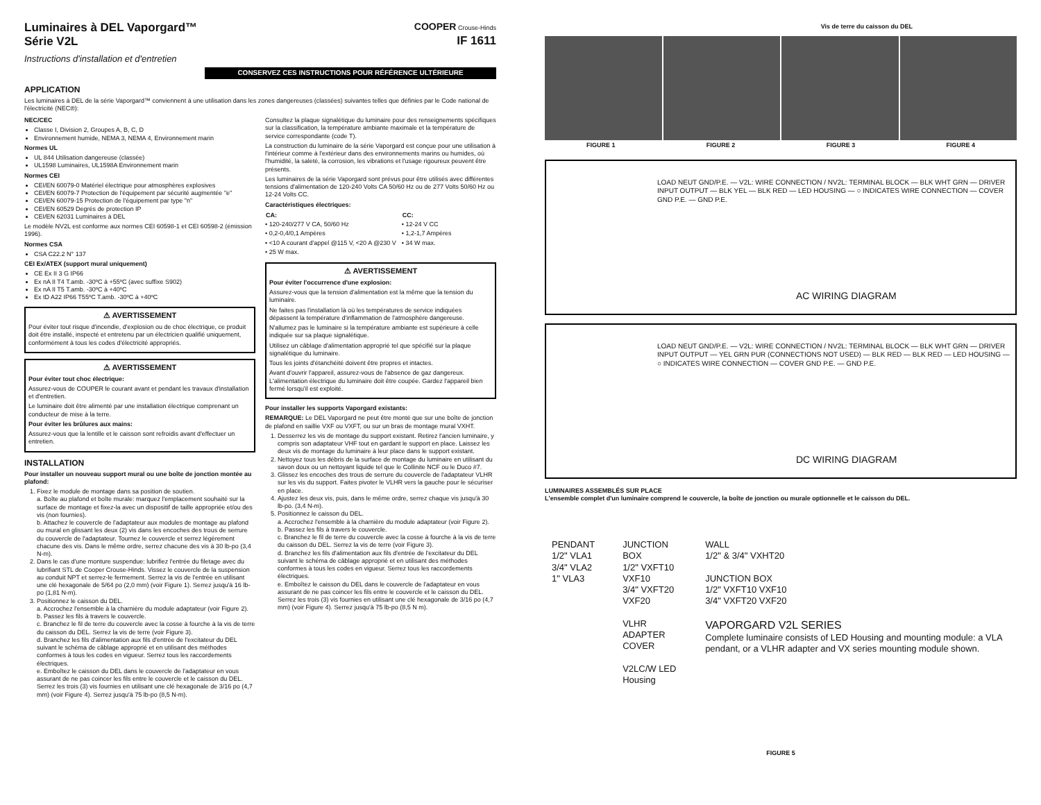Luminaires à DEL Vaporgard™
Série V2L
Instructions d'installation et d'entretien
COOPER Crouse-Hinds
IF 1611
CONSERVEZ CES INSTRUCTIONS POUR RÉFÉRENCE ULTÉRIEURE
APPLICATION
Les luminaires à DEL de la série Vaporgard™ conviennent à une utilisation dans les zones dangereuses (classées) suivantes telles que définies par le Code national de l'électricité (NEC®):
NEC/CEC
Classe I, Division 2, Groupes A, B, C, D
Environnement humide, NEMA 3, NEMA 4, Environnement marin
Normes UL
UL 844 Utilisation dangereuse (classée)
UL1598 Luminaires, UL1598A Environnement marin
Normes CEI
CEI/EN 60079-0 Matériel électrique pour atmosphères explosives
CEI/EN 60079-7 Protection de l'équipement par sécurité augmentée "e"
CEI/EN 60079-15 Protection de l'équipement par type "n"
CEI/EN 60529 Degrés de protection IP
CEI/EN 62031 Luminaires à DEL
Le modèle NV2L est conforme aux normes CEI 60598-1 et CEI 60598-2 (émission 1996).
Normes CSA
CSA C22.2 N° 137
CEI Ex/ATEX (support mural uniquement)
CE Ex II 3 G IP66
Ex nA II T4 T.amb. -30ºC à +55ºC (avec suffixe S902)
Ex nA II T5 T.amb. -30ºC à +40ºC
Ex tD A22 IP66 T55ºC T.amb. -30ºC à +40ºC
⚠ AVERTISSEMENT
Pour éviter tout risque d'incendie, d'explosion ou de choc électrique, ce produit doit être installé, inspecté et entretenu par un électricien qualifié uniquement, conformément à tous les codes d'électricité appropriés.
⚠ AVERTISSEMENT
Pour éviter tout choc électrique:
Assurez-vous de COUPER le courant avant et pendant les travaux d'installation et d'entretien.
Le luminaire doit être alimenté par une installation électrique comprenant un conducteur de mise à la terre.
Pour éviter les brûlures aux mains:
Assurez-vous que la lentille et le caisson sont refroidis avant d'effectuer un entretien.
INSTALLATION
Pour installer un nouveau support mural ou une boîte de jonction montée au plafond:
1. Fixez le module de montage dans sa position de soutien.
a. Boîte au plafond et boîte murale: marquez l'emplacement souhaité sur la surface de montage et fixez-la avec un dispositif de taille appropriée et/ou des vis (non fournies).
b. Attachez le couvercle de l'adaptateur aux modules de montage au plafond ou mural en glissant les deux (2) vis dans les encoches des trous de serrure du couvercle de l'adaptateur. Tournez le couvercle et serrez légèrement chacune des vis. Dans le même ordre, serrez chacune des vis à 30 lb-po (3,4 N-m).
2. Dans le cas d'une monture suspendue: lubrifiez l'entrée du filetage avec du lubrifiant STL de Cooper Crouse-Hinds. Vissez le couvercle de la suspension au conduit NPT et serrez-le fermement. Serrez la vis de l'entrée en utilisant une clé hexagonale de 5/64 po (2,0 mm) (voir Figure 1). Serrez jusqu'à 16 lb-po (1,81 N-m).
3. Positionnez le caisson du DEL.
a. Accrochez l'ensemble à la charnière du module adaptateur (voir Figure 2).
b. Passez les fils à travers le couvercle.
c. Branchez le fil de terre du couvercle avec la cosse à fourche à la vis de terre du caisson du DEL. Serrez la vis de terre (voir Figure 3).
d. Branchez les fils d'alimentation aux fils d'entrée de l'excitateur du DEL suivant le schéma de câblage approprié et en utilisant des méthodes conformes à tous les codes en vigueur. Serrez tous les raccordements électriques.
e. Emboîtez le caisson du DEL dans le couvercle de l'adaptateur en vous assurant de ne pas coincer les fils entre le couvercle et le caisson du DEL. Serrez les trois (3) vis fournies en utilisant une clé hexagonale de 3/16 po (4,7 mm) (voir Figure 4). Serrez jusqu'à 75 lb-po (8,5 N-m).
Consultez la plaque signalétique du luminaire pour des renseignements spécifiques sur la classification, la température ambiante maximale et la température de service correspondante (code T).
La construction du luminaire de la série Vaporgard est conçue pour une utilisation à l'intérieur comme à l'extérieur dans des environnements marins ou humides, où l'humidité, la saleté, la corrosion, les vibrations et l'usage rigoureux peuvent être présents.
Les luminaires de la série Vaporgard sont prévus pour être utilisés avec différentes tensions d'alimentation de 120-240 Volts CA 50/60 Hz ou de 277 Volts 50/60 Hz ou 12-24 Volts CC.
Caractéristiques électriques:
| CA: | CC: |
| --- | --- |
| • 120-240/277 V CA, 50/60 Hz | • 12-24 V CC |
| • 0,2-0,4/0,1 Ampères | • 1,2-1,7 Ampères |
| • <10 A courant d'appel @115 V, <20 A @230 V | • 34 W max. |
| • 25 W max. | |
⚠ AVERTISSEMENT
Pour éviter l'occurrence d'une explosion:
Assurez-vous que la tension d'alimentation est la même que la tension du luminaire.
Ne faites pas l'installation là où les températures de service indiquées dépassent la température d'inflammation de l'atmosphère dangereuse.
N'allumez pas le luminaire si la température ambiante est supérieure à celle indiquée sur sa plaque signalétique.
Utilisez un câblage d'alimentation approprié tel que spécifié sur la plaque signalétique du luminaire.
Tous les joints d'étanchéité doivent être propres et intactes.
Avant d'ouvrir l'appareil, assurez-vous de l'absence de gaz dangereux. L'alimentation électrique du luminaire doit être coupée. Gardez l'appareil bien fermé lorsqu'il est exploité.
Pour installer les supports Vaporgard existants:
REMARQUE: Le DEL Vaporgard ne peut être monté que sur une boîte de jonction de plafond en saillie VXF ou VXFT, ou sur un bras de montage mural VXHT.
1. Desserrez les vis de montage du support existant. Retirez l'ancien luminaire, y compris son adaptateur VHF tout en gardant le support en place. Laissez les deux vis de montage du luminaire à leur place dans le support existant.
2. Nettoyez tous les débris de la surface de montage du luminaire en utilisant du savon doux ou un nettoyant liquide tel que le Collinite NCF ou le Duco #7.
3. Glissez les encoches des trous de serrure du couvercle de l'adaptateur VLHR sur les vis du support. Faites pivoter le VLHR vers la gauche pour le sécuriser en place.
4. Ajustez les deux vis, puis, dans le même ordre, serrez chaque vis jusqu'à 30 lb-po. (3,4 N-m).
5. Positionnez le caisson du DEL.
a. Accrochez l'ensemble à la charnière du module adaptateur (voir Figure 2).
b. Passez les fils à travers le couvercle.
c. Branchez le fil de terre du couvercle avec la cosse à fourche à la vis de terre du caisson du DEL. Serrez la vis de terre (voir Figure 3).
d. Branchez les fils d'alimentation aux fils d'entrée de l'excitateur du DEL suivant le schéma de câblage approprié et en utilisant des méthodes conformes à tous les codes en vigueur. Serrez tous les raccordements électriques.
e. Emboîtez le caisson du DEL dans le couvercle de l'adaptateur en vous assurant de ne pas coincer les fils entre le couvercle et le caisson du DEL. Serrez les trois (3) vis fournies en utilisant une clé hexagonale de 3/16 po (4,7 mm) (voir Figure 4). Serrez jusqu'à 75 lb-po (8,5 N m).
Vis de terre du caisson du DEL
FIGURE 1 FIGURE 2 FIGURE 3 FIGURE 4
LOAD NEUT GND/P.E. — V2L: WIRE CONNECTION / NV2L: TERMINAL BLOCK — BLK WHT GRN — DRIVER INPUT OUTPUT — BLK YEL — BLK RED — LED HOUSING — ○ INDICATES WIRE CONNECTION — COVER GND P.E. — GND P.E.
AC WIRING DIAGRAM
LOAD NEUT GND/P.E. — V2L: WIRE CONNECTION / NV2L: TERMINAL BLOCK — BLK WHT GRN — DRIVER INPUT OUTPUT — YEL GRN PUR (CONNECTIONS NOT USED) — BLK RED — BLK RED — LED HOUSING — ○ INDICATES WIRE CONNECTION — COVER GND P.E. — GND P.E.
DC WIRING DIAGRAM
LUMINAIRES ASSEMBLÉS SUR PLACE
L'ensemble complet d'un luminaire comprend le couvercle, la boîte de jonction ou murale optionnelle et le caisson du DEL.
PENDANT
1/2" VLA1
3/4" VLA2
1" VLA3
JUNCTION BOX
1/2" VXFT10 VXF10
3/4" VXFT20 VXF20
VLHR ADAPTER COVER
V2LC/W LED Housing
WALL
1/2" & 3/4" VXHT20
JUNCTION BOX
1/2" VXFT10 VXF10
3/4" VXFT20 VXF20
VAPORGARD V2L SERIES
Complete luminaire consists of LED Housing and mounting module: a VLA pendant, or a VLHR adapter and VX series mounting module shown.
FIGURE 5